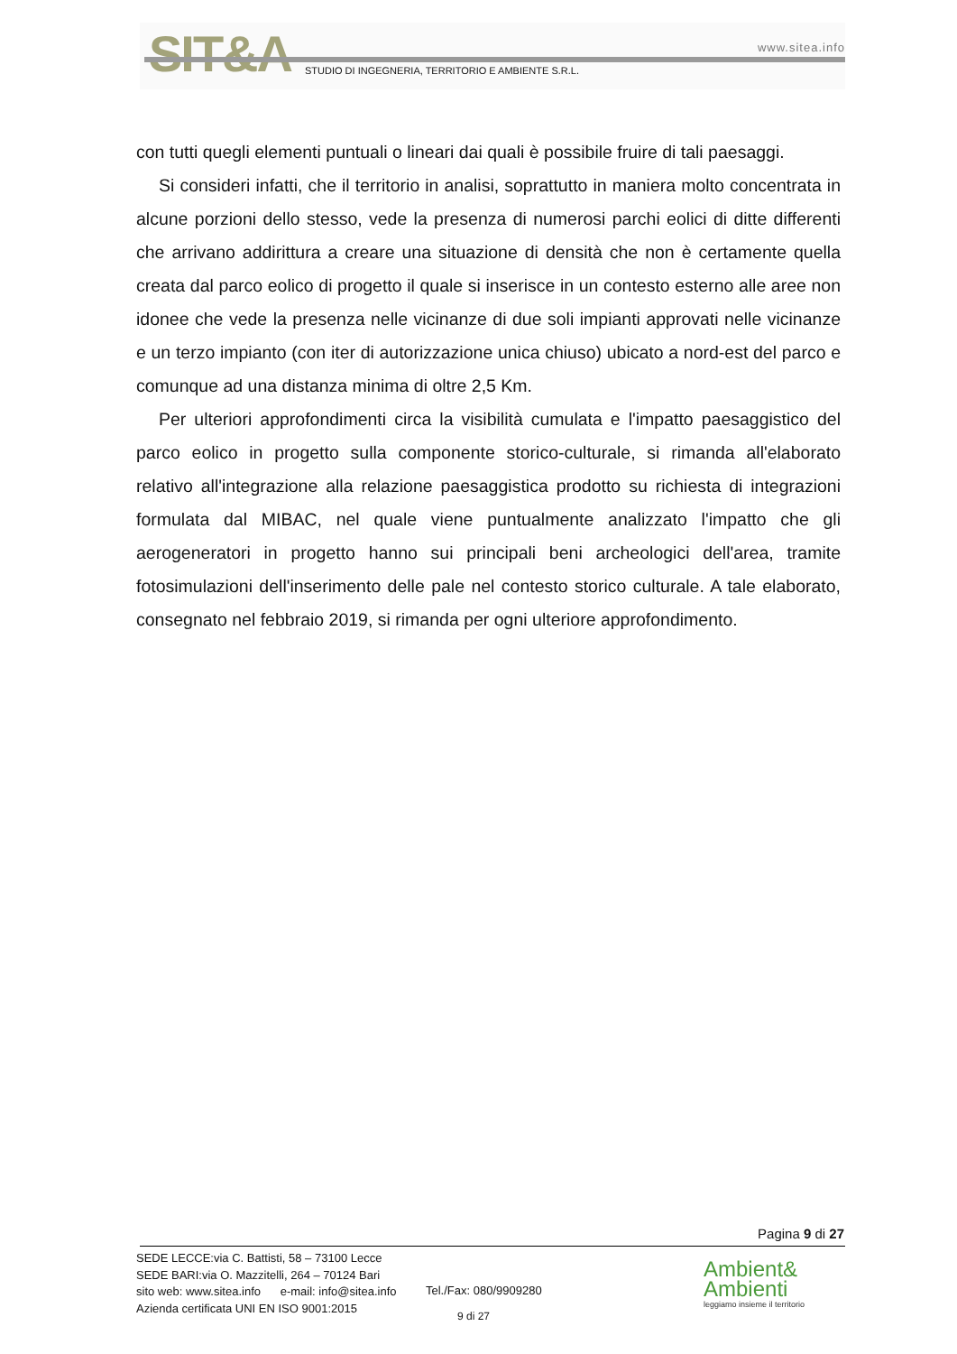SIT&A www.sitea.info
STUDIO DI INGEGNERIA, TERRITORIO E AMBIENTE S.R.L.
con tutti quegli elementi puntuali o lineari dai quali è possibile fruire di tali paesaggi.
Si consideri infatti, che il territorio in analisi, soprattutto in maniera molto concentrata in alcune porzioni dello stesso, vede la presenza di numerosi parchi eolici di ditte differenti che arrivano addirittura a creare una situazione di densità che non è certamente quella creata dal parco eolico di progetto il quale si inserisce in un contesto esterno alle aree non idonee che vede la presenza nelle vicinanze di due soli impianti approvati nelle vicinanze e un terzo impianto (con iter di autorizzazione unica chiuso) ubicato a nord-est del parco e comunque ad una distanza minima di oltre 2,5 Km.
Per ulteriori approfondimenti circa la visibilità cumulata e l'impatto paesaggistico del parco eolico in progetto sulla componente storico-culturale, si rimanda all'elaborato relativo all'integrazione alla relazione paesaggistica prodotto su richiesta di integrazioni formulata dal MIBAC, nel quale viene puntualmente analizzato l'impatto che gli aerogeneratori in progetto hanno sui principali beni archeologici dell'area, tramite fotosimulazioni dell'inserimento delle pale nel contesto storico culturale. A tale elaborato, consegnato nel febbraio 2019, si rimanda per ogni ulteriore approfondimento.
Pagina 9 di 27
SEDE LECCE:via C. Battisti, 58 – 73100 Lecce
SEDE BARI:via O. Mazzitelli, 264 – 70124 Bari
sito web: www.sitea.info e-mail: info@sitea.info
Azienda certificata UNI EN ISO 9001:2015
Tel./Fax: 080/9909280
9 di 27
Ambient&
Ambienti
leggiamo insieme il territorio